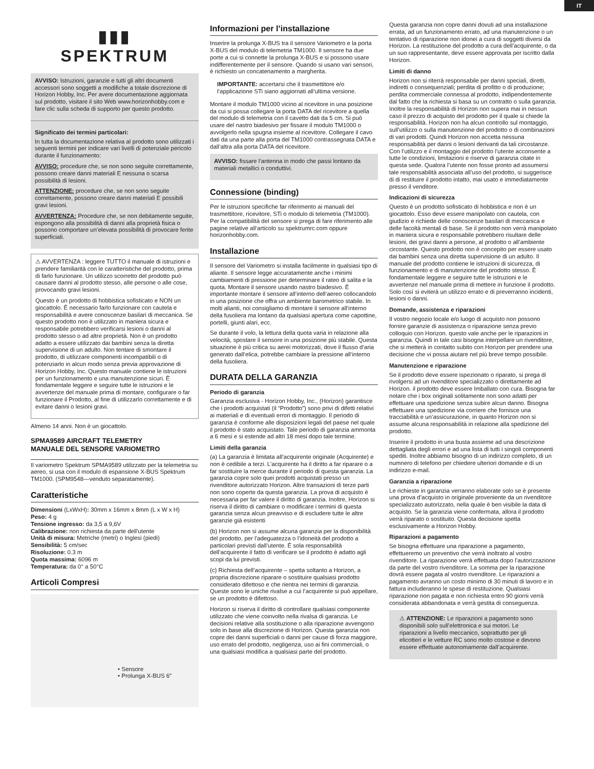IT
▮▮▮
SPEKTRUM
AVVISO: Istruzioni, garanzie e tutti gli altri documenti accessori sono soggetti a modifiche a totale discrezione di Horizon Hobby, Inc. Per avere documentazione aggiornata sul prodotto, visitare il sito Web www.horizonhobby.com e fare clic sulla scheda di supporto per questo prodotto.
Significato dei termini particolari:
In tutta la documentazione relativa al prodotto sono utilizzati i seguenti termini per indicare vari livelli di potenziale pericolo durante il funzionamento:
AVVISO: procedure che, se non sono seguite correttamente, possono creare danni materiali E nessuna o scarsa possibilità di lesioni.
ATTENZIONE: procedure che, se non sono seguite correttamente, possono creare danni materiali E possibili gravi lesioni.
AVVERTENZA: Procedure che, se non debitamente seguite, espongono alla possibilità di danni alla proprietà fisica o possono comportare un’elevata possibilità di provocare ferite superficiali.
⚠ AVVERTENZA : leggere TUTTO il manuale di istruzioni e prendere familiarità con le caratteristiche del prodotto, prima di farlo funzionare. Un utilizzo scorretto del prodotto può causare danni al prodotto stesso, alle persone o alle cose, provocando gravi lesioni.
Questo è un prodotto di hobbistica sofisticato e NON un giocattolo. È necessario farlo funzionare con cautela e responsabilità e avere conoscenze basilari di meccanica. Se questo prodotto non è utilizzato in maniera sicura e responsabile potrebbero verificarsi lesioni o danni al prodotto stesso o ad altre proprietà. Non è un prodotto adatto a essere utilizzato dai bambini senza la diretta supervisione di un adulto. Non tentare di smontare il prodotto, di utilizzare componenti incompatibili o di potenziarlo in alcun modo senza previa approvazione di Horizon Hobby, Inc. Questo manuale contiene le istruzioni per un funzionamento e una manutenzione sicuri. È fondamentale leggere e seguire tutte le istruzioni e le avvertenze del manuale prima di montare, configurare o far funzionare il Prodotto, al fine di utilizzarlo correttamente e di evitare danni o lesioni gravi.
Almeno 14 anni. Non è un giocattolo.
SPMA9589 AIRCRAFT TELEMETRY
MANUALE DEL SENSORE VARIOMETRO
Il variometro Spektrum SPMA9589 utilizzato per la telemetria su aereo, si usa con il modulo di espansione X-BUS Spektrum TM1000. (SPM9548—venduto separatamente).
Caratteristiche
Dimensioni (LxWxH): 30mm x 16mm x 8mm (L x W x H)
Peso: 4 g
Tensione ingresso: da 3,5 a 9,6V
Calibrazione: non richiesta da parte dell'utente
Unità di misura: Metriche (metri) o Inglesi (piedi)
Sensibilità: 5 cm/sec
Risoluzione: 0.3 m
Quota massima: 6096 m
Temperatura: da 0° a 50°C
Articoli Compresi
• Sensore
• Prolunga X-BUS 6”
Informazioni per l’installazione
Inserire la prolunga X-BUS tra il sensore Variometro e la porta X-BUS del modulo di telemetria TM1000. Il sensore ha due porte a cui si connette la prolunga X-BUS e si possono usare indifferentemente per il sensore. Quando si usano vari sensori, è richiesto un concatenamento a margherita.
IMPORTANTE: accertarsi che il trasmettitore e/o l‘applicazione STi siano aggiornati all‘ultima versione.
Montare il modulo TM1000 vicino al ricevitore in una posizione da cui si possa collegare la porta DATA del ricevitore a quella del modulo di telemetria con il cavetto dati da 5 cm. Si può usare del nastro biadesivo per fissare il modulo TM1000 o avvolgerlo nella spugna insieme al ricevitore. Collegare il cavo dati da una parte alla porta del TM1000 contrassegnata DATA e dall‘altra alla porta DATA del ricevitore.
AVVISO: fissare l‘antenna in modo che passi lontano da materiali metallici o conduttivi.
Connessione (binding)
Per le istruzioni specifiche far riferimento ai manuali del trasmettitore, ricevitore, STi o modulo di telemetria (TM1000). Per la compatibilità del sensore si prega di fare riferimento alle pagine relative all‘articolo su spektrumrc.com oppure horizonhobby.com.
Installazione
Il sensore del Variometro si installa facilmente in qualsiasi tipo di aliante. Il sensore legge accuratamente anche i minimi cambiamenti di pressione per determinare il rateo di salita e la quota. Montare il sensore usando nastro biadesivo. È importante montare il sensore all‘interno dell‘aereo collocandolo in una posizione che offra un ambiente barometrico stabile. In molti alianti, noi consigliamo di montare il sensore all‘interno della fusoliera ma lontano da qualsiasi apertura come capottine, portelli, giunti alari, ecc.
Se durante il volo, la lettura della quota varia in relazione alla velocità, spostare il sensore in una posizione più stabile. Questa situazione è più critica su aerei motorizzati, dove il flusso d‘aria generato dall‘elica, potrebbe cambiare la pressione all‘interno della fusoliera.
DURATA DELLA GARANZIA
Periodo di garanzia
Garanzia esclusiva - Horizon Hobby, Inc., (Horizon) garantisce che i prodotti acquistati (il “Prodotto”) sono privi di difetti relativi ai materiali e di eventuali errori di montaggio. Il periodo di garanzia è conforme alle disposizioni legali del paese nel quale il prodotto è stato acquistato. Tale periodo di garanzia ammonta a 6 mesi e si estende ad altri 18 mesi dopo tale termine.
Limiti della garanzia
(a) La garanzia è limitata all’acquirente originale (Acquirente) e non è cedibile a terzi. L’acquirente ha il diritto a far riparare o a far sostituire la merce durante il periodo di questa garanzia. La garanzia copre solo quei prodotti acquistati presso un rivenditore autorizzato Horizon. Altre transazioni di terze parti non sono coperte da questa garanzia. La prova di acquisto è necessaria per far valere il diritto di garanzia. Inoltre, Horizon si riserva il diritto di cambiare o modificare i termini di questa garanzia senza alcun preavviso e di escludere tutte le altre garanzie già esistenti
(b) Horizon non si assume alcuna garanzia per la disponibilità del prodotto, per l’adeguatezza o l’idoneità del prodotto a particolari previsti dall’utente. È sola responsabilità dell’acquirente il fatto di verificare se il prodotto è adatto agli scopi da lui previsti.
(c) Richiesta dell’acquirente – spetta soltanto a Horizon, a propria discrezione riparare o sostituire qualsiasi prodotto considerato difettoso e che rientra nei termini di garanzia. Queste sono le uniche rivalse a cui l’acquirente si può appellare, se un prodotto è difettoso.
Horizon si riserva il diritto di controllare qualsiasi componente utilizzato che viene coinvolto nella rivalsa di garanzia. Le decisioni relative alla sostituzione o alla riparazione avvengono solo in base alla discrezione di Horizon. Questa garanzia non copre dei danni superficiali o danni per cause di forza maggiore, uso errato del prodotto, negligenza, uso ai fini commerciali, o una qualsiasi modifica a qualsiasi parte del prodotto.
Questa garanzia non copre danni dovuti ad una installazione errata, ad un funzionamento errato, ad una manutenzione o un tentativo di riparazione non idonei a cura di soggetti diversi da Horizon. La restituzione del prodotto a cura dell’acquirente, o da un suo rappresentante, deve essere approvata per iscritto dalla Horizon.
Limiti di danno
Horizon non si riterrà responsabile per danni speciali, diretti, indiretti o consequenziali; perdita di profitto o di produzione; perdita commerciale connessa al prodotto, indipendentemente dal fatto che la richiesta si basa su un contratto o sulla garanzia. Inoltre la responsabilità di Horizon non supera mai in nessun caso il prezzo di acquisto del prodotto per il quale si chiede la responsabilità. Horizon non ha alcun controllo sul montaggio, sull’utilizzo o sulla manutenzione del prodotto o di combinazioni di vari prodotti. Quindi Horizon non accetta nessuna responsabilità per danni o lesioni derivanti da tali circostanze. Con l’utilizzo e il montaggio del prodotto l’utente acconsente a tutte le condizioni, limitazioni e riserve di garanzia citate in questa sede. Qualora l’utente non fosse pronto ad assumersi tale responsabilità associata all’uso del prodotto, si suggerisce di di restituire il prodotto intatto, mai usato e immediatamente presso il venditore.
Indicazioni di sicurezza
Questo è un prodotto sofisticato di hobbistica e non è un giocattolo. Esso deve essere manipolato con cautela, con giudizio e richiede delle conoscenze basilari di meccanica e delle facoltà mentali di base. Se il prodotto non verrà manipolato in maniera sicura e responsabile potrebbero risultare delle lesioni, dei gravi danni a persone, al prodotto o all’ambiente circostante. Questo prodotto non è concepito per essere usato dai bambini senza una diretta supervisione di un adulto. Il manuale del prodotto contiene le istruzioni di sicurezza, di funzionamento e di manutenzione del prodotto stesso. È fondamentale leggere e seguire tutte le istruzioni e le avvertenze nel manuale prima di mettere in funzione il prodotto. Solo così si eviterà un utilizzo errato e di preverranno incidenti, lesioni o danni.
Domande, assistenza e riparazioni
Il vostro negozio locale e/o luogo di acquisto non possono fornire garanzie di assistenza o riparazione senza previo colloquio con Horizon. questo vale anche per le riparazioni in garanzia. Quindi in tale casi bisogna interpellare un rivenditore, che si metterà in contatto subito con Horizon per prendere una decisione che vi possa aiutare nel più breve tempo possibile.
Manutenzione e riparazione
Se il prodotto deve essere ispezionato o riparato, si prega di rivolgersi ad un rivenditore specializzato o direttamente ad Horizon. il prodotto deve essere Imballato con cura. Bisogna far notare che i box originali solitamente non sono adatti per effettuare una spedizione senza subire alcun danno. Bisogna effettuare una spedizione via corriere che fornisce una tracciabilità e un’assicurazione, in quanto Horizon non si assume alcuna responsabilità in relazione alla spedizione del prodotto.
Inserire il prodotto in una busta assieme ad una descrizione dettagliata degli errori e ad una lista di tutti i singoli componenti spediti. Inoltre abbiamo bisogno di un indirizzo completo, di un numnero di telefono per chiedere ulteriori domande e di un indirizzo e-mail.
Garanzia a riparazione
Le richieste in garanzia verranno elaborate solo se è presente una prova d’acquisto in originale proveniente da un rivenditore specializzato autorizzato, nella quale è ben visibile la data di acquisto. Se la garanzia viene confermata, allora il prodotto verrà riparato o sostituito. Questa decisione spetta esclusivamente a Horizon Hobby.
Riparazioni a pagamento
Se bisogna effettuare una riparazione a pagamento, effettueremo un preventivo che verrà inoltrato al vostro rivenditore. La riparazione verrà effettuata dopo l’autorizzazione da parte del vostro rivenditore. La somma per la riparazione dovrà essere pagata al vostro rivenditore. Le riparazioni a pagamento avranno un costo minimo di 30 minuti di lavoro e in fattura includeranno le spese di restituzione. Qualsiasi riparazione non pagata e non richiesta entro 90 giorni verrà considerata abbandonata e verrà gestita di conseguenza.
⚠ ATTENZIONE: Le riparazioni a pagamento sono disponibili solo sull’elettronica e sui motori. Le riparazioni a livello meccanico, soprattutto per gli elicotteri e le vetture RC sono molto costose e devono essere effettuate autonomamente dall’acquirente.